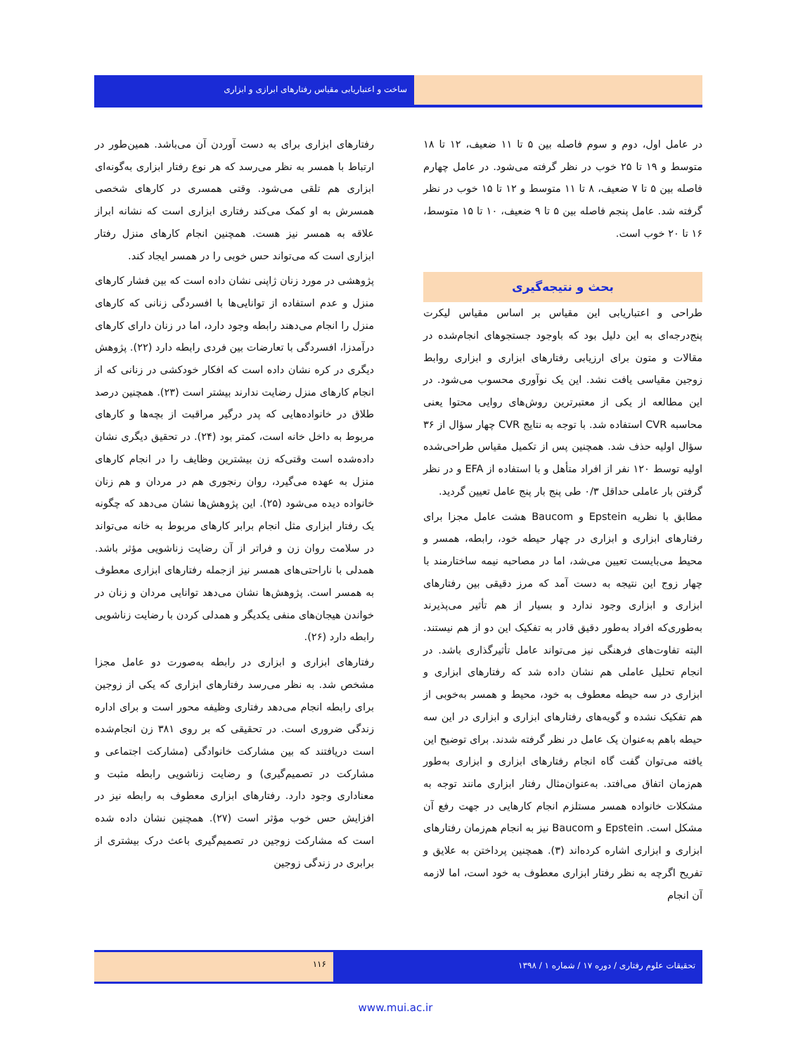ساخت و اعتباریابی مقیاس رفتارهای ابرازی و ابزاری
در عامل اول، دوم و سوم فاصله بین ۵ تا ۱۱ ضعیف، ۱۲ تا ۱۸ متوسط و ۱۹ تا ۲۵ خوب در نظر گرفته می‌شود. در عامل چهارم فاصله بین ۵ تا ۷ ضعیف، ۸ تا ۱۱ متوسط و ۱۲ تا ۱۵ خوب در نظر گرفته شد. عامل پنجم فاصله بین ۵ تا ۹ ضعیف، ۱۰ تا ۱۵ متوسط، ۱۶ تا ۲۰ خوب است.
بحث و نتیجه‌گیری
طراحی و اعتباریابی این مقیاس بر اساس مقیاس لیکرت پنج‌درجه‌ای به این دلیل بود که باوجود جستجوهای انجام‌شده در مقالات و متون برای ارزیابی رفتارهای ابزاری و ابزاری روابط زوجین مقیاسی یافت نشد. این یک نوآوری محسوب می‌شود. در این مطالعه از یکی از معتبرترین روش‌های روایی محتوا یعنی محاسبه CVR استفاده شد. با توجه به نتایج CVR چهار سؤال از ۳۶ سؤال اولیه حذف شد. همچنین پس از تکمیل مقیاس طراحی‌شده اولیه توسط ۱۲۰ نفر از افراد متأهل و با استفاده از EFA و در نظر گرفتن بار عاملی حداقل ۰/۳ طی پنج بار پنج عامل تعیین گردید.
مطابق با نظریه Epstein و Baucom هشت عامل مجزا برای رفتارهای ابزاری و ابزاری در چهار حیطه خود، رابطه، همسر و محیط می‌بایست تعیین می‌شد، اما در مصاحبه نیمه ساختارمند با چهار زوج این نتیجه به دست آمد که مرز دقیقی بین رفتارهای ابزاری و ابزاری وجود ندارد و بسیار از هم تأثیر می‌پذیرند به‌طوری‌که افراد به‌طور دقیق قادر به تفکیک این دو از هم نیستند. البته تفاوت‌های فرهنگی نیز می‌تواند عامل تأثیرگذاری باشد. در انجام تحلیل عاملی هم نشان داده شد که رفتارهای ابزاری و ابزاری در سه حیطه معطوف به خود، محیط و همسر به‌خوبی از هم تفکیک نشده و گویه‌های رفتارهای ابزاری و ابزاری در این سه حیطه باهم به‌عنوان یک عامل در نظر گرفته شدند. برای توضیح این یافته می‌توان گفت گاه انجام رفتارهای ابزاری و ابزاری به‌طور هم‌زمان اتفاق می‌افتد. به‌عنوان‌مثال رفتار ابزاری مانند توجه به مشکلات خانواده همسر مستلزم انجام کارهایی در جهت رفع آن مشکل است. Epstein و Baucom نیز به انجام هم‌زمان رفتارهای ابزاری و ابزاری اشاره کرده‌اند (۳). همچنین پرداختن به علایق و تفریح اگرچه به نظر رفتار ابزاری معطوف به خود است، اما لازمه آن انجام
رفتارهای ابزاری برای به دست آوردن آن می‌باشد. همین‌طور در ارتباط با همسر به نظر می‌رسد که هر نوع رفتار ابزاری به‌گونه‌ای ابزاری هم تلقی می‌شود. وقتی همسری در کارهای شخصی همسرش به او کمک می‌کند رفتاری ابزاری است که نشانه ابراز علاقه به همسر نیز هست. همچنین انجام کارهای منزل رفتار ابزاری است که می‌تواند حس خوبی را در همسر ایجاد کند.
پژوهشی در مورد زنان ژاپنی نشان داده است که بین فشار کارهای منزل و عدم استفاده از توانایی‌ها با افسردگی زنانی که کارهای منزل را انجام می‌دهند رابطه وجود دارد، اما در زنان دارای کارهای درآمدزا، افسردگی با تعارضات بین فردی رابطه دارد (۲۲). پژوهش دیگری در کره نشان داده است که افکار خودکشی در زنانی که از انجام کارهای منزل رضایت ندارند بیشتر است (۲۳). همچنین درصد طلاق در خانواده‌هایی که پدر درگیر مراقبت از بچه‌ها و کارهای مربوط به داخل خانه است، کمتر بود (۲۴). در تحقیق دیگری نشان داده‌شده است وقتی‌که زن بیشترین وظایف را در انجام کارهای منزل به عهده می‌گیرد، روان رنجوری هم در مردان و هم زنان خانواده دیده می‌شود (۲۵). این پژوهش‌ها نشان می‌دهد که چگونه یک رفتار ابزاری مثل انجام برابر کارهای مربوط به خانه می‌تواند در سلامت روان زن و فراتر از آن رضایت زناشویی مؤثر باشد. همدلی با ناراحتی‌های همسر نیز ازجمله رفتارهای ابزاری معطوف به همسر است. پژوهش‌ها نشان می‌دهد توانایی مردان و زنان در خواندن هیجان‌های منفی یکدیگر و همدلی کردن با رضایت زناشویی رابطه دارد (۲۶).
رفتارهای ابزاری و ابزاری در رابطه به‌صورت دو عامل مجزا مشخص شد. به نظر می‌رسد رفتارهای ابزاری که یکی از زوجین برای رابطه انجام می‌دهد رفتاری وظیفه محور است و برای اداره زندگی ضروری است. در تحقیقی که بر روی ۳۸۱ زن انجام‌شده است دریافتند که بین مشارکت خانوادگی (مشارکت اجتماعی و مشارکت در تصمیم‌گیری) و رضایت زناشویی رابطه مثبت و معناداری وجود دارد. رفتارهای ابزاری معطوف به رابطه نیز در افزایش حس خوب مؤثر است (۲۷). همچنین نشان داده شده است که مشارکت زوجین در تصمیم‌گیری باعث درک بیشتری از برابری در زندگی زوجین
۱۱۶ تحقیقات علوم رفتاری / دوره ۱۷ / شماره ۱ / ۱۳۹۸
www.mui.ac.ir